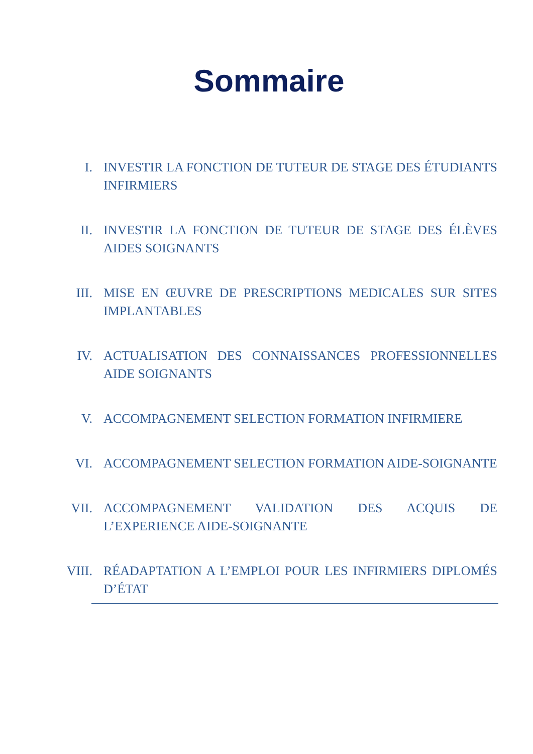Sommaire
I. INVESTIR LA FONCTION DE TUTEUR DE STAGE DES ÉTUDIANTS INFIRMIERS
II. INVESTIR LA FONCTION DE TUTEUR DE STAGE DES ÉLÈVES AIDES SOIGNANTS
III. MISE EN ŒUVRE DE PRESCRIPTIONS MEDICALES SUR SITES IMPLANTABLES
IV. ACTUALISATION DES CONNAISSANCES PROFESSIONNELLES AIDE SOIGNANTS
V. ACCOMPAGNEMENT SELECTION FORMATION INFIRMIERE
VI. ACCOMPAGNEMENT SELECTION FORMATION AIDE-SOIGNANTE
VII. ACCOMPAGNEMENT VALIDATION DES ACQUIS DE L’EXPERIENCE AIDE-SOIGNANTE
VIII. RÉADAPTATION A L’EMPLOI POUR LES INFIRMIERS DIPLOMÉS D’ÉTAT